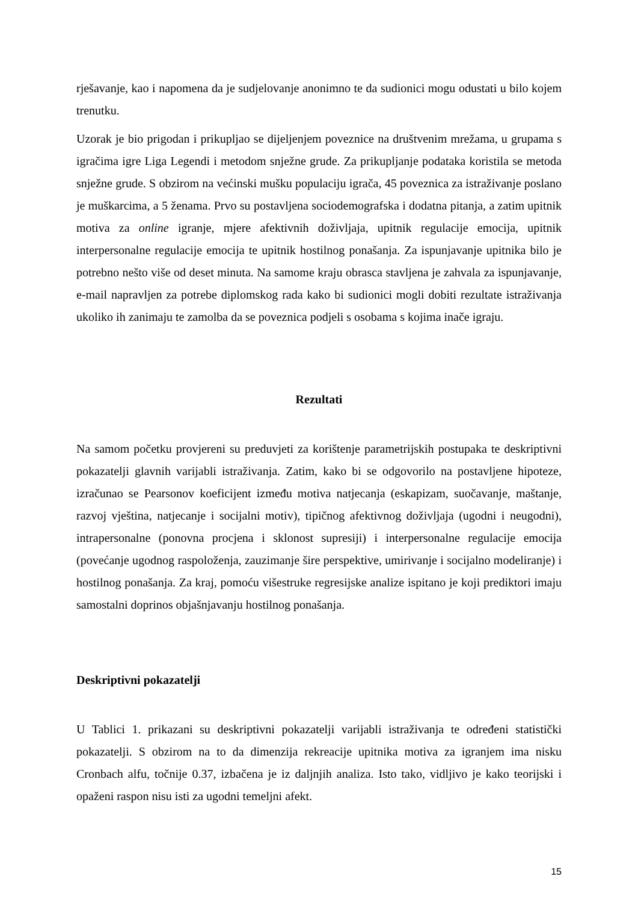rješavanje, kao i napomena da je sudjelovanje anonimno te da sudionici mogu odustati u bilo kojem trenutku.
Uzorak je bio prigodan i prikupljao se dijeljenjem poveznice na društvenim mrežama, u grupama s igračima igre Liga Legendi i metodom snježne grude. Za prikupljanje podataka koristila se metoda snježne grude. S obzirom na većinski mušku populaciju igrača, 45 poveznica za istraživanje poslano je muškarcima, a 5 ženama. Prvo su postavljena sociodemografska i dodatna pitanja, a zatim upitnik motiva za online igranje, mjere afektivnih doživljaja, upitnik regulacije emocija, upitnik interpersonalne regulacije emocija te upitnik hostilnog ponašanja. Za ispunjavanje upitnika bilo je potrebno nešto više od deset minuta. Na samome kraju obrasca stavljena je zahvala za ispunjavanje, e-mail napravljen za potrebe diplomskog rada kako bi sudionici mogli dobiti rezultate istraživanja ukoliko ih zanimaju te zamolba da se poveznica podjeli s osobama s kojima inače igraju.
Rezultati
Na samom početku provjereni su preduvjeti za korištenje parametrijskih postupaka te deskriptivni pokazatelji glavnih varijabli istraživanja. Zatim, kako bi se odgovorilo na postavljene hipoteze, izračunao se Pearsonov koeficijent između motiva natjecanja (eskapizam, suočavanje, maštanje, razvoj vještina, natjecanje i socijalni motiv), tipičnog afektivnog doživljaja (ugodni i neugodni), intrapersonalne (ponovna procjena i sklonost supresiji) i interpersonalne regulacije emocija (povećanje ugodnog raspoloženja, zauzimanje šire perspektive, umirivanje i socijalno modeliranje) i hostilnog ponašanja. Za kraj, pomoću višestruke regresijske analize ispitano je koji prediktori imaju samostalni doprinos objašnjavanju hostilnog ponašanja.
Deskriptivni pokazatelji
U Tablici 1. prikazani su deskriptivni pokazatelji varijabli istraživanja te određeni statistički pokazatelji. S obzirom na to da dimenzija rekreacije upitnika motiva za igranjem ima nisku Cronbach alfu, točnije 0.37, izbačena je iz daljnjih analiza. Isto tako, vidljivo je kako teorijski i opaženi raspon nisu isti za ugodni temeljni afekt.
15